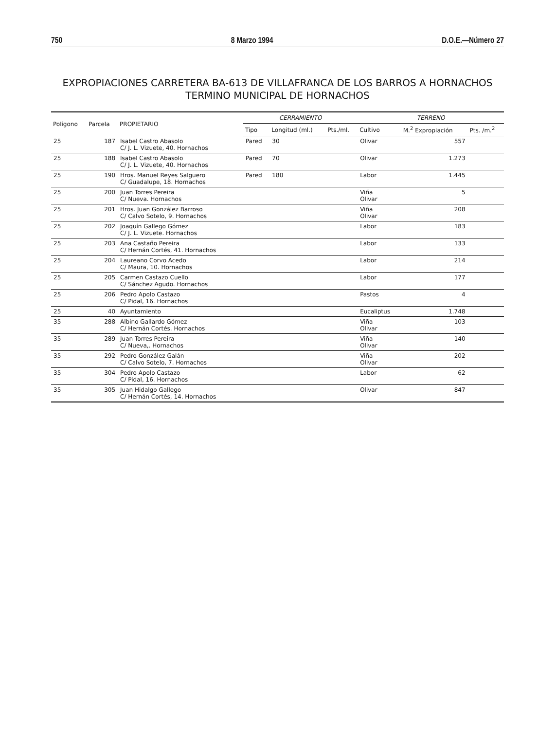750 8 Marzo 1994 D.O.E.—Número 27
EXPROPIACIONES CARRETERA BA-613 DE VILLAFRANCA DE LOS BARROS A HORNACHOS
TERMINO MUNICIPAL DE HORNACHOS
| Polígono | Parcela | PROPIETARIO | CERRAMIENTO | | | TERRENO | | |
| --- | --- | --- | --- | --- | --- | --- | --- | --- |
| | | | Tipo | Longitud (ml.) | Pts./ml. | Cultivo | M.<sup>2</sup> Expropiación | Pts. /m.<sup>2</sup> |
| 25 | 187 | Isabel Castro Abasolo C/ J. L. Vizuete, 40. Hornachos | Pared | 30 | | Olivar | 557 | |
| 25 | 188 | Isabel Castro Abasolo C/ J. L. Vizuete, 40. Hornachos | Pared | 70 | | Olivar | 1.273 | |
| 25 | 190 | Hros. Manuel Reyes Salguero C/ Guadalupe, 18. Hornachos | Pared | 180 | | Labor | 1.445 | |
| 25 | 200 | Juan Torres Pereira C/ Nueva. Hornachos | | | | Viña Olivar | 5 | |
| 25 | 201 | Hros. Juan González Barroso C/ Calvo Sotelo, 9. Hornachos | | | | Viña Olivar | 208 | |
| 25 | 202 | Joaquín Gallego Gómez C/ J. L. Vizuete. Hornachos | | | | Labor | 183 | |
| 25 | 203 | Ana Castaño Pereira C/ Hernán Cortés, 41. Hornachos | | | | Labor | 133 | |
| 25 | 204 | Laureano Corvo Acedo C/ Maura, 10. Hornachos | | | | Labor | 214 | |
| 25 | 205 | Carmen Castazo Cuello C/ Sánchez Agudo. Hornachos | | | | Labor | 177 | |
| 25 | 206 | Pedro Apolo Castazo C/ Pidal, 16. Hornachos | | | | Pastos | 4 | |
| 25 | 40 | Ayuntamiento | | | | Eucaliptus | 1.748 | |
| 35 | 288 | Albino Gallardo Gómez C/ Hernán Cortés. Hornachos | | | | Viña Olivar | 103 | |
| 35 | 289 | Juan Torres Pereira C/ Nueva,. Hornachos | | | | Viña Olivar | 140 | |
| 35 | 292 | Pedro González Galán C/ Calvo Sotelo, 7. Hornachos | | | | Viña Olivar | 202 | |
| 35 | 304 | Pedro Apolo Castazo C/ Pidal, 16. Hornachos | | | | Labor | 62 | |
| 35 | 305 | Juan Hidalgo Gallego C/ Hernán Cortés, 14. Hornachos | | | | Olivar | 847 | |